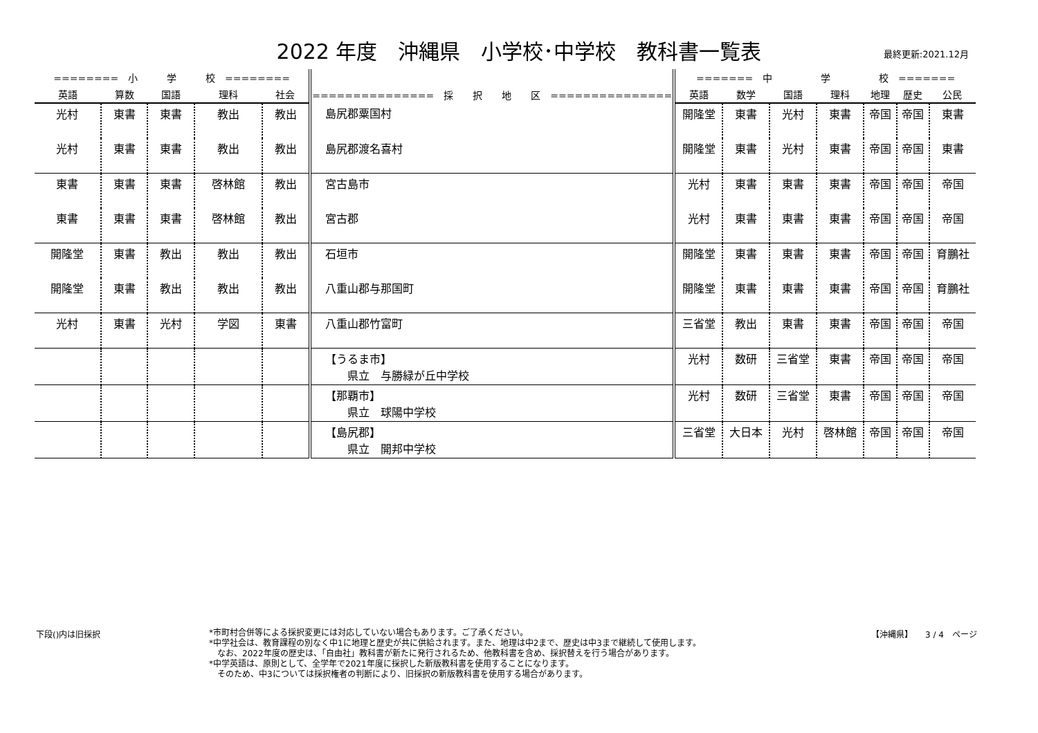2022 年度　沖縄県　小学校･中学校　教科書一覧表
最終更新:2021.12月
| ======== 小 学 校 ======== | | | | | =============== 採 択 地 区 =============== | ======= 中 学 校 ======= | | | | | | |
| --- | --- | --- | --- | --- | --- | --- | --- | --- | --- | --- | --- | --- |
| 英語 | 算数 | 国語 | 理科 | 社会 | | 英語 | 数学 | 国語 | 理科 | 地理 | 歴史 | 公民 |
| 光村 | 東書 | 東書 | 教出 | 教出 | 島尻郡粟国村 | 開隆堂 | 東書 | 光村 | 東書 | 帝国 | 帝国 | 東書 |
| 光村 | 東書 | 東書 | 教出 | 教出 | 島尻郡渡名喜村 | 開隆堂 | 東書 | 光村 | 東書 | 帝国 | 帝国 | 東書 |
| 東書 | 東書 | 東書 | 啓林館 | 教出 | 宮古島市 | 光村 | 東書 | 東書 | 東書 | 帝国 | 帝国 | 帝国 |
| 東書 | 東書 | 東書 | 啓林館 | 教出 | 宮古郡 | 光村 | 東書 | 東書 | 東書 | 帝国 | 帝国 | 帝国 |
| 開隆堂 | 東書 | 教出 | 教出 | 教出 | 石垣市 | 開隆堂 | 東書 | 東書 | 東書 | 帝国 | 帝国 | 育鵬社 |
| 開隆堂 | 東書 | 教出 | 教出 | 教出 | 八重山郡与那国町 | 開隆堂 | 東書 | 東書 | 東書 | 帝国 | 帝国 | 育鵬社 |
| 光村 | 東書 | 光村 | 学図 | 東書 | 八重山郡竹富町 | 三省堂 | 教出 | 東書 | 東書 | 帝国 | 帝国 | 帝国 |
| | | | | | 【うるま市】 県立 与勝緑が丘中学校 | 光村 | 数研 | 三省堂 | 東書 | 帝国 | 帝国 | 帝国 |
| | | | | | 【那覇市】 県立 球陽中学校 | 光村 | 数研 | 三省堂 | 東書 | 帝国 | 帝国 | 帝国 |
| | | | | | 【島尻郡】 県立 開邦中学校 | 三省堂 | 大日本 | 光村 | 啓林館 | 帝国 | 帝国 | 帝国 |
下段()内は旧採択
*市町村合併等による採択変更には対応していない場合もあります。ご了承ください。
*中学社会は、教育課程の別なく中1に地理と歴史が共に供給されます。また、地理は中2まで、歴史は中3まで継続して使用します。
　なお、2022年度の歴史は、「自由社」教科書が新たに発行されるため、他教科書を含め、採択替えを行う場合があります。
*中学英語は、原則として、全学年で2021年度に採択した新版教科書を使用することになります。
　そのため、中3については採択権者の判断により、旧採択の新版教科書を使用する場合があります。
【沖縄県】　　3 / 4　ページ